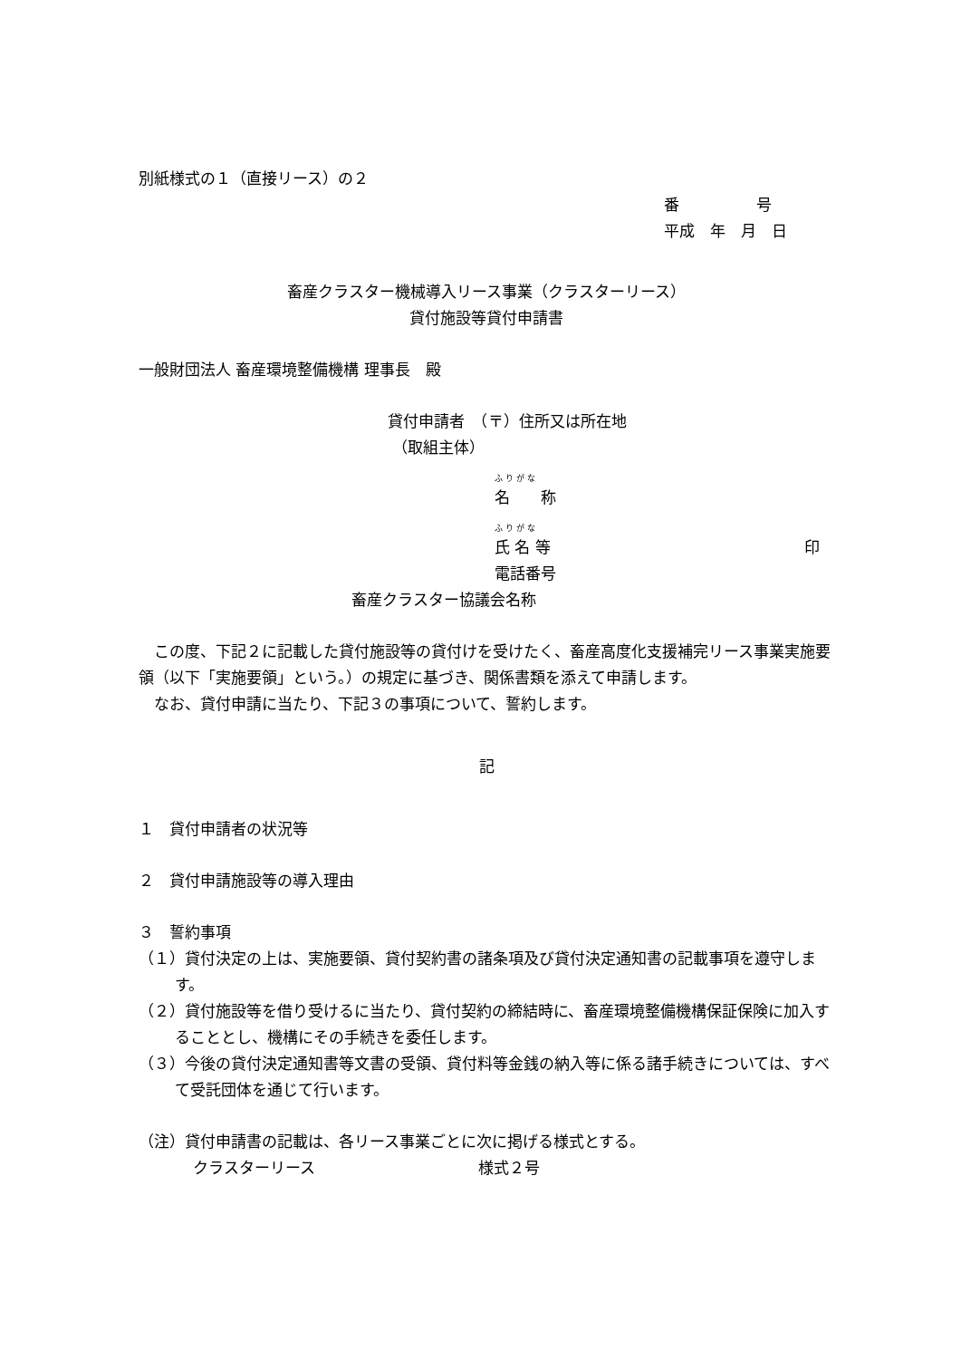別紙様式の１（直接リース）の２
番　　　　　号
平成　年　月　日
畜産クラスター機械導入リース事業（クラスターリース）
貸付施設等貸付申請書
一般財団法人 畜産環境整備機構 理事長　殿
貸付申請者　（〒）住所又は所在地
（取組主体）
ふ り が な
名　　称
ふ り が な
氏 名 等 印
電話番号
畜産クラスター協議会名称
　この度、下記２に記載した貸付施設等の貸付けを受けたく、畜産高度化支援補完リース事業実施要領（以下「実施要領」という。）の規定に基づき、関係書類を添えて申請します。
　なお、貸付申請に当たり、下記３の事項について、誓約します。
記
１　貸付申請者の状況等
２　貸付申請施設等の導入理由
３　誓約事項
（１）貸付決定の上は、実施要領、貸付契約書の諸条項及び貸付決定通知書の記載事項を遵守します。
（２）貸付施設等を借り受けるに当たり、貸付契約の締結時に、畜産環境整備機構保証保険に加入することとし、機構にその手続きを委任します。
（３）今後の貸付決定通知書等文書の受領、貸付料等金銭の納入等に係る諸手続きについては、すべて受託団体を通じて行います。
（注）貸付申請書の記載は、各リース事業ごとに次に掲げる様式とする。
クラスターリース 様式２号